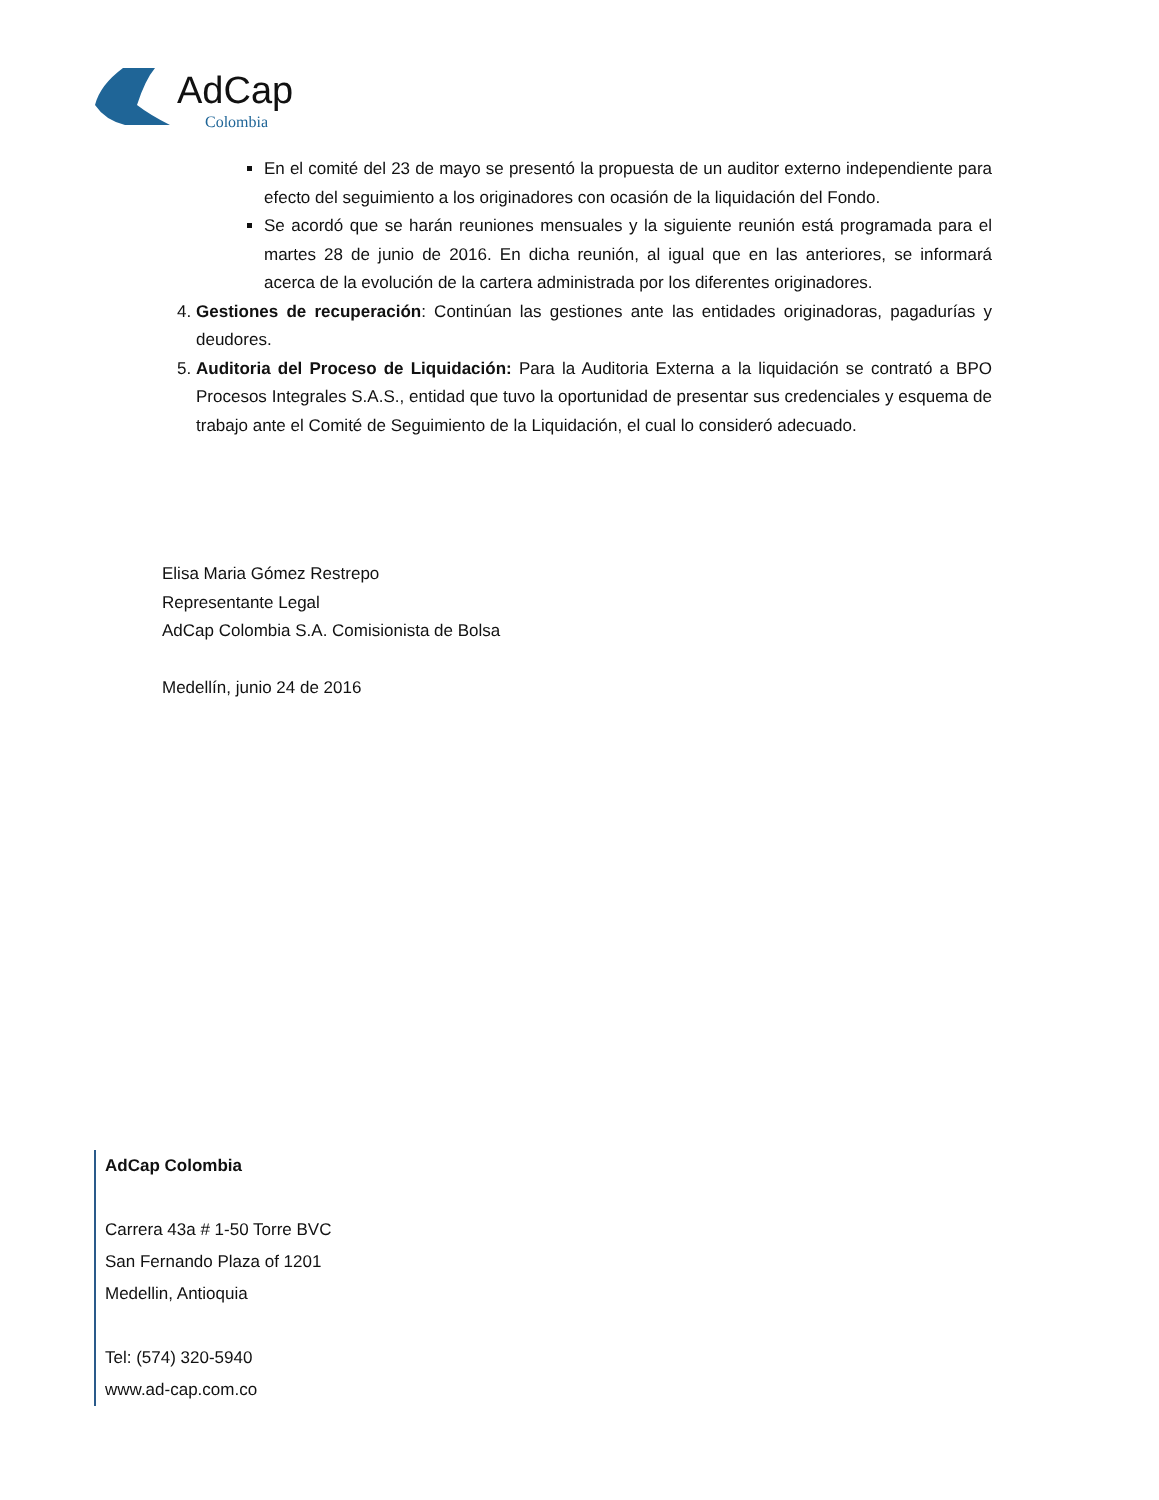AdCap
Colombia
En el comité del 23 de mayo se presentó la propuesta de un auditor externo independiente para efecto del seguimiento a los originadores con ocasión de la liquidación del Fondo.
Se acordó que se harán reuniones mensuales y la siguiente reunión está programada para el martes 28 de junio de 2016. En dicha reunión, al igual que en las anteriores, se informará acerca de la evolución de la cartera administrada por los diferentes originadores.
4. Gestiones de recuperación: Continúan las gestiones ante las entidades originadoras, pagadurías y deudores.
5. Auditoria del Proceso de Liquidación: Para la Auditoria Externa a la liquidación se contrató a BPO Procesos Integrales S.A.S., entidad que tuvo la oportunidad de presentar sus credenciales y esquema de trabajo ante el Comité de Seguimiento de la Liquidación, el cual lo consideró adecuado.
Elisa Maria Gómez Restrepo
Representante Legal
AdCap Colombia S.A. Comisionista de Bolsa
Medellín, junio 24 de 2016
AdCap Colombia
Carrera 43a # 1-50 Torre BVC
San Fernando Plaza of 1201
Medellin, Antioquia
Tel: (574) 320-5940
www.ad-cap.com.co